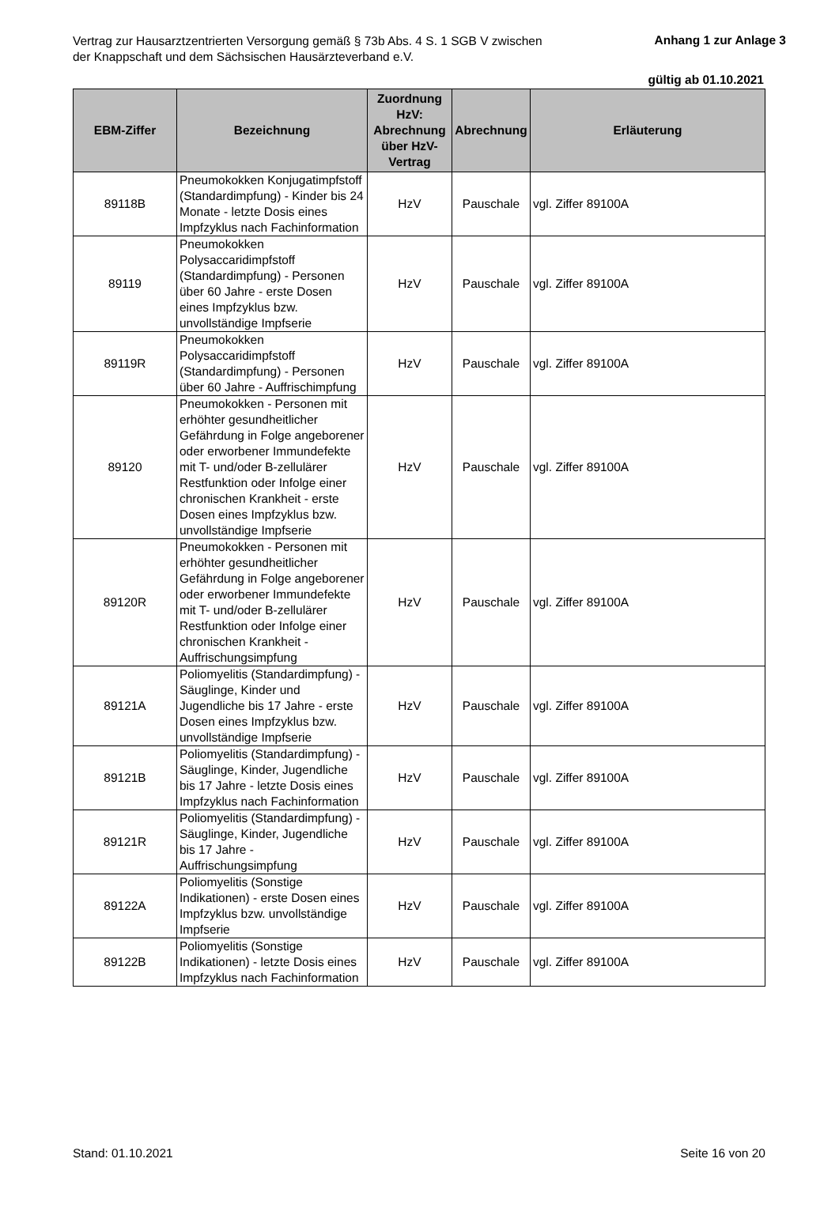Vertrag zur Hausarztzentrierten Versorgung gemäß § 73b Abs. 4 S. 1 SGB V zwischen der Knappschaft und dem Sächsischen Hausärzteverband e.V.
Anhang 1 zur Anlage 3
gültig ab 01.10.2021
| EBM-Ziffer | Bezeichnung | Zuordnung HzV: Abrechnung über HzV-Vertrag | Abrechnung | Erläuterung |
| --- | --- | --- | --- | --- |
| 89118B | Pneumokokken Konjugatimpfstoff (Standardimpfung) - Kinder bis 24 Monate - letzte Dosis eines Impfzyklus nach Fachinformation | HzV | Pauschale | vgl. Ziffer 89100A |
| 89119 | Pneumokokken Polysaccaridimpfstoff (Standardimpfung) - Personen über 60 Jahre - erste Dosen eines Impfzyklus bzw. unvollständige Impfserie | HzV | Pauschale | vgl. Ziffer 89100A |
| 89119R | Pneumokokken Polysaccaridimpfstoff (Standardimpfung) - Personen über 60 Jahre - Auffrischimpfung | HzV | Pauschale | vgl. Ziffer 89100A |
| 89120 | Pneumokokken - Personen mit erhöhter gesundheitlicher Gefährdung in Folge angeborener oder erworbener Immundefekte mit T- und/oder B-zellulärer Restfunktion oder Infolge einer chronischen Krankheit - erste Dosen eines Impfzyklus bzw. unvollständige Impfserie | HzV | Pauschale | vgl. Ziffer 89100A |
| 89120R | Pneumokokken - Personen mit erhöhter gesundheitlicher Gefährdung in Folge angeborener oder erworbener Immundefekte mit T- und/oder B-zellulärer Restfunktion oder Infolge einer chronischen Krankheit - Auffrischungsimpfung | HzV | Pauschale | vgl. Ziffer 89100A |
| 89121A | Poliomyelitis (Standardimpfung) - Säuglinge, Kinder und Jugendliche bis 17 Jahre - erste Dosen eines Impfzyklus bzw. unvollständige Impfserie | HzV | Pauschale | vgl. Ziffer 89100A |
| 89121B | Poliomyelitis (Standardimpfung) - Säuglinge, Kinder, Jugendliche bis 17 Jahre - letzte Dosis eines Impfzyklus nach Fachinformation | HzV | Pauschale | vgl. Ziffer 89100A |
| 89121R | Poliomyelitis (Standardimpfung) - Säuglinge, Kinder, Jugendliche bis 17 Jahre - Auffrischungsimpfung | HzV | Pauschale | vgl. Ziffer 89100A |
| 89122A | Poliomyelitis (Sonstige Indikationen) - erste Dosen eines Impfzyklus bzw. unvollständige Impfserie | HzV | Pauschale | vgl. Ziffer 89100A |
| 89122B | Poliomyelitis (Sonstige Indikationen) - letzte Dosis eines Impfzyklus nach Fachinformation | HzV | Pauschale | vgl. Ziffer 89100A |
Stand: 01.10.2021 Seite 16 von 20